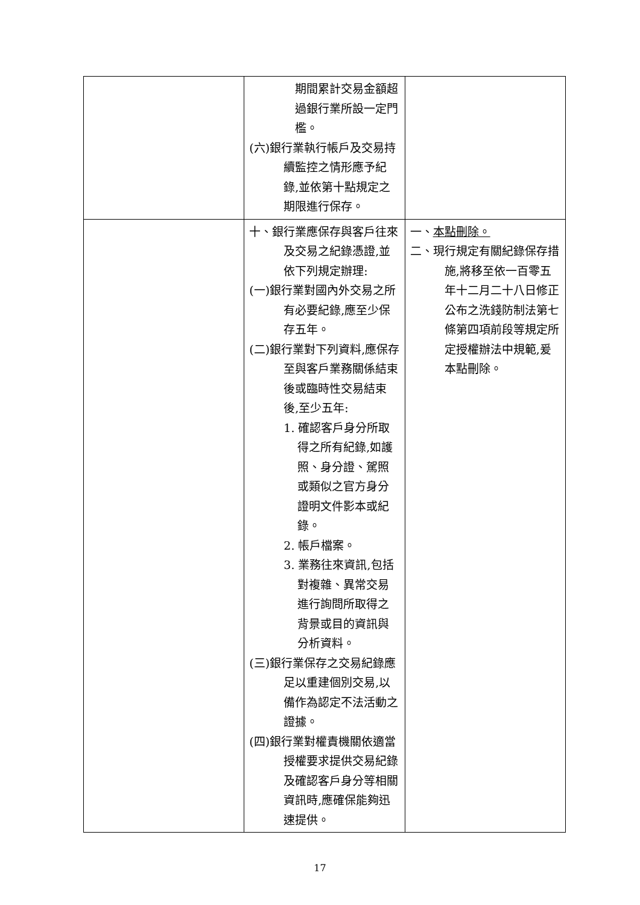| | 期間累計交易金額超過銀行業所設一定門檻。 (六)銀行業執行帳戶及交易持續監控之情形應予紀錄,並依第十點規定之期限進行保存。 | |
| | 十、銀行業應保存與客戶往來及交易之紀錄憑證,並依下列規定辦理: (一)銀行業對國內外交易之所有必要紀錄,應至少保存五年。 (二)銀行業對下列資料,應保存至與客戶業務關係結束後或臨時性交易結束後,至少五年: 1. 確認客戶身分所取得之所有紀錄,如護照、身分證、駕照或類似之官方身分證明文件影本或紀錄。 2. 帳戶檔案。 3. 業務往來資訊,包括對複雜、異常交易進行詢問所取得之背景或目的資訊與分析資料。 (三)銀行業保存之交易紀錄應足以重建個別交易,以備作為認定不法活動之證據。 (四)銀行業對權責機關依適當授權要求提供交易紀錄及確認客戶身分等相關資訊時,應確保能夠迅速提供。 | 一、 本點刪除。 二、現行規定有關紀錄保存措施,將移至依一百零五年十二月二十八日修正公布之洗錢防制法第七條第四項前段等規定所定授權辦法中規範,爰本點刪除。 |
17